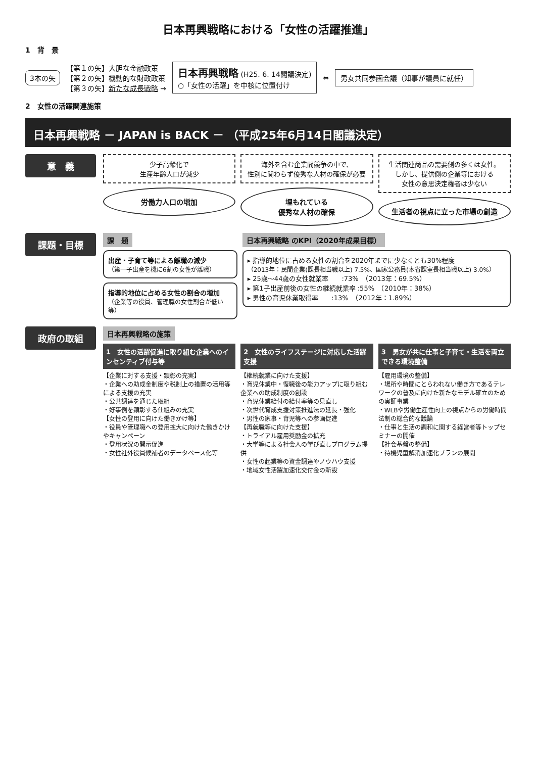日本再興戦略における「女性の活躍推進」
1　背　景
3本の矢
【第１の矢】大胆な金融政策
【第２の矢】機動的な財政政策
【第３の矢】新たな成長戦略 →
日本再興戦略 (H25. 6. 14閣議決定)
○「女性の活躍」を中核に位置付け
⇔
男女共同参画会議（知事が議員に就任）
2　女性の活躍関連施策
日本再興戦略 － JAPAN is BACK － （平成25年6月14日閣議決定）
意　義
少子高齢化で
生産年齢人口が減少
労働力人口の増加
海外を含む企業間競争の中で、
性別に関わらず優秀な人材の確保が必要
埋もれている
優秀な人材の確保
生活関連商品の需要側の多くは女性。
しかし、提供側の企業等における
女性の意思決定権者は少ない
生活者の視点に立った市場の創造
課題・目標
課　題
出産・子育て等による離職の減少
（第一子出産を機に6割の女性が離職）
指導的地位に占める女性の割合の増加
（企業等の役員、管理職の女性割合が低い等）
日本再興戦略 のKPI（2020年成果目標）
▸ 指導的地位に占める女性の割合を2020年までに少なくとも30%程度
（2013年：民間企業(課長相当職以上) 7.5%、国家公務員(本省課室長相当職以上) 3.0%）
▸ 25歳～44歳の女性就業率　　:73%　（2013年：69.5%）
▸ 第1子出産前後の女性の継続就業率 :55%　（2010年：38%）
▸ 男性の育児休業取得率　　:13%　（2012年：1.89%）
政府の取組
日本再興戦略の施策
1　女性の活躍促進に取り組む企業へのインセンティブ付与等
【企業に対する支援・顕彰の充実】
・企業への助成金制度や税制上の措置の活用等による支援の充実
・公共調達を通じた取組
・好事例を顕彰する仕組みの充実
【女性の登用に向けた働きかけ等】
・役員や管理職への登用拡大に向けた働きかけやキャンペーン
・登用状況の開示促進
・女性社外役員候補者のデータベース化等
2　女性のライフステージに対応した活躍支援
【継続就業に向けた支援】
・育児休業中・復職後の能力アップに取り組む企業への助成制度の創設
・育児休業給付の給付率等の見直し
・次世代育成支援対策推進法の延長・強化
・男性の家事・育児等への参画促進
【再就職等に向けた支援】
・トライアル雇用奨励金の拡充
・大学等による社会人の学び直しプログラム提供
・女性の起業等の資金調達やノウハウ支援
・地域女性活躍加速化交付金の新設
3　男女が共に仕事と子育て・生活を両立できる環境整備
【雇用環境の整備】
・場所や時間にとらわれない働き方であるテレワークの普及に向けた新たなモデル確立のための実証事業
・WLBや労働生産性向上の視点からの労働時間法制の総合的な議論
・仕事と生活の調和に関する経営者等トップセミナーの開催
【社会基盤の整備】
・待機児童解消加速化プランの展開